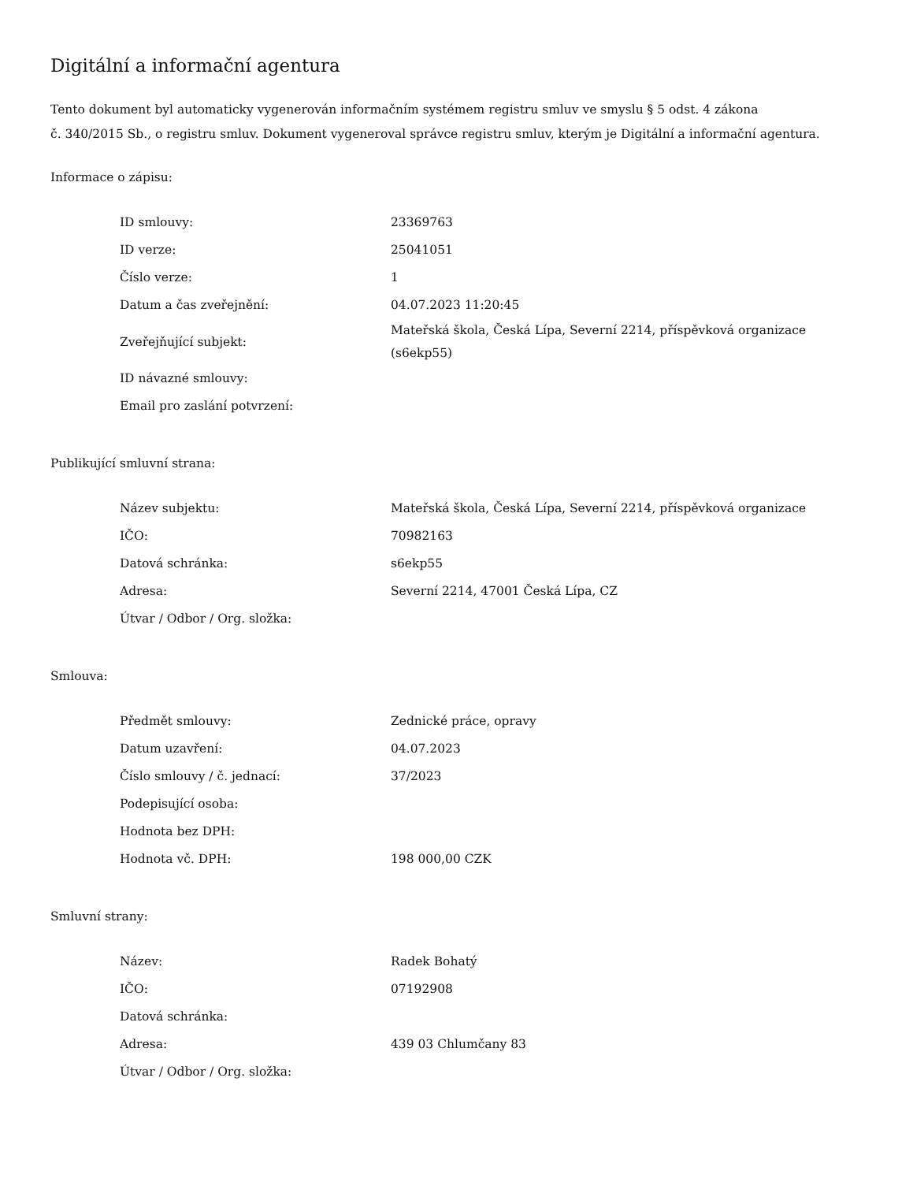Digitální a informační agentura
Tento dokument byl automaticky vygenerován informačním systémem registru smluv ve smyslu § 5 odst. 4 zákona
č. 340/2015 Sb., o registru smluv. Dokument vygeneroval správce registru smluv, kterým je Digitální a informační agentura.
Informace o zápisu:
| ID smlouvy: | 23369763 |
| ID verze: | 25041051 |
| Číslo verze: | 1 |
| Datum a čas zveřejnění: | 04.07.2023 11:20:45 |
| Zveřejňující subjekt: | Mateřská škola, Česká Lípa, Severní 2214, příspěvková organizace (s6ekp55) |
| ID návazné smlouvy: | |
| Email pro zaslání potvrzení: | |
Publikující smluvní strana:
| Název subjektu: | Mateřská škola, Česká Lípa, Severní 2214, příspěvková organizace |
| IČO: | 70982163 |
| Datová schránka: | s6ekp55 |
| Adresa: | Severní 2214, 47001 Česká Lípa, CZ |
| Útvar / Odbor / Org. složka: | |
Smlouva:
| Předmět smlouvy: | Zednické práce, opravy |
| Datum uzavření: | 04.07.2023 |
| Číslo smlouvy / č. jednací: | 37/2023 |
| Podepisující osoba: | |
| Hodnota bez DPH: | |
| Hodnota vč. DPH: | 198 000,00 CZK |
Smluvní strany:
| Název: | Radek Bohatý |
| IČO: | 07192908 |
| Datová schránka: | |
| Adresa: | 439 03 Chlumčany 83 |
| Útvar / Odbor / Org. složka: | |